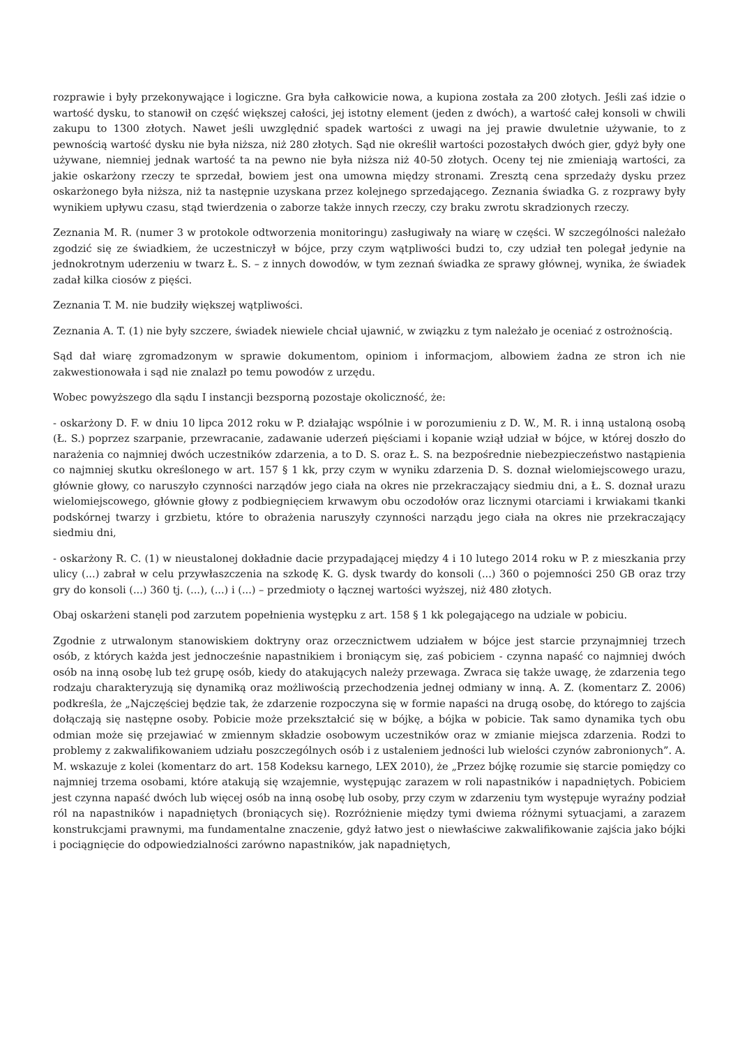rozprawie i były przekonywające i logiczne. Gra była całkowicie nowa, a kupiona została za 200 złotych. Jeśli zaś idzie o wartość dysku, to stanowił on część większej całości, jej istotny element (jeden z dwóch), a wartość całej konsoli w chwili zakupu to 1300 złotych. Nawet jeśli uwzględnić spadek wartości z uwagi na jej prawie dwuletnie używanie, to z pewnością wartość dysku nie była niższa, niż 280 złotych. Sąd nie określił wartości pozostałych dwóch gier, gdyż były one używane, niemniej jednak wartość ta na pewno nie była niższa niż 40-50 złotych. Oceny tej nie zmieniają wartości, za jakie oskarżony rzeczy te sprzedał, bowiem jest ona umowna między stronami. Zresztą cena sprzedaży dysku przez oskarżonego była niższa, niż ta następnie uzyskana przez kolejnego sprzedającego. Zeznania świadka G. z rozprawy były wynikiem upływu czasu, stąd twierdzenia o zaborze także innych rzeczy, czy braku zwrotu skradzionych rzeczy.
Zeznania M. R. (numer 3 w protokole odtworzenia monitoringu) zasługiwały na wiarę w części. W szczególności należało zgodzić się ze świadkiem, że uczestniczył w bójce, przy czym wątpliwości budzi to, czy udział ten polegał jedynie na jednokrotnym uderzeniu w twarz Ł. S. – z innych dowodów, w tym zeznań świadka ze sprawy głównej, wynika, że świadek zadał kilka ciosów z pięści.
Zeznania T. M. nie budziły większej wątpliwości.
Zeznania A. T. (1) nie były szczere, świadek niewiele chciał ujawnić, w związku z tym należało je oceniać z ostrożnością.
Sąd dał wiarę zgromadzonym w sprawie dokumentom, opiniom i informacjom, albowiem żadna ze stron ich nie zakwestionowała i sąd nie znalazł po temu powodów z urzędu.
Wobec powyższego dla sądu I instancji bezsporną pozostaje okoliczność, że:
- oskarżony D. F. w dniu 10 lipca 2012 roku w P. działając wspólnie i w porozumieniu z D. W., M. R. i inną ustaloną osobą (Ł. S.) poprzez szarpanie, przewracanie, zadawanie uderzeń pięściami i kopanie wziął udział w bójce, w której doszło do narażenia co najmniej dwóch uczestników zdarzenia, a to D. S. oraz Ł. S. na bezpośrednie niebezpieczeństwo nastąpienia co najmniej skutku określonego w art. 157 § 1 kk, przy czym w wyniku zdarzenia D. S. doznał wielomiejscowego urazu, głównie głowy, co naruszyło czynności narządów jego ciała na okres nie przekraczający siedmiu dni, a Ł. S. doznał urazu wielomiejscowego, głównie głowy z podbiegnięciem krwawym obu oczodołów oraz licznymi otarciami i krwiakami tkanki podskórnej twarzy i grzbietu, które to obrażenia naruszyły czynności narządu jego ciała na okres nie przekraczający siedmiu dni,
- oskarżony R. C. (1) w nieustalonej dokładnie dacie przypadającej między 4 i 10 lutego 2014 roku w P. z mieszkania przy ulicy (...) zabrał w celu przywłaszczenia na szkodę K. G. dysk twardy do konsoli (...) 360 o pojemności 250 GB oraz trzy gry do konsoli (...) 360 tj. (...), (...) i (...) – przedmioty o łącznej wartości wyższej, niż 480 złotych.
Obaj oskarżeni stanęli pod zarzutem popełnienia występku z art. 158 § 1 kk polegającego na udziale w pobiciu.
Zgodnie z utrwalonym stanowiskiem doktryny oraz orzecznictwem udziałem w bójce jest starcie przynajmniej trzech osób, z których każda jest jednocześnie napastnikiem i broniącym się, zaś pobiciem - czynna napaść co najmniej dwóch osób na inną osobę lub też grupę osób, kiedy do atakujących należy przewaga. Zwraca się także uwagę, że zdarzenia tego rodzaju charakteryzują się dynamiką oraz możliwością przechodzenia jednej odmiany w inną. A. Z. (komentarz Z. 2006) podkreśla, że „Najczęściej będzie tak, że zdarzenie rozpoczyna się w formie napaści na drugą osobę, do którego to zajścia dołączają się następne osoby. Pobicie może przekształcić się w bójkę, a bójka w pobicie. Tak samo dynamika tych obu odmian może się przejawiać w zmiennym składzie osobowym uczestników oraz w zmianie miejsca zdarzenia. Rodzi to problemy z zakwalifikowaniem udziału poszczególnych osób i z ustaleniem jedności lub wielości czynów zabronionych”. A. M. wskazuje z kolei (komentarz do art. 158 Kodeksu karnego, LEX 2010), że „Przez bójkę rozumie się starcie pomiędzy co najmniej trzema osobami, które atakują się wzajemnie, występując zarazem w roli napastników i napadniętych. Pobiciem jest czynna napaść dwóch lub więcej osób na inną osobę lub osoby, przy czym w zdarzeniu tym występuje wyraźny podział ról na napastników i napadniętych (broniących się). Rozróżnienie między tymi dwiema różnymi sytuacjami, a zarazem konstrukcjami prawnymi, ma fundamentalne znaczenie, gdyż łatwo jest o niewłaściwe zakwalifikowanie zajścia jako bójki i pociągnięcie do odpowiedzialności zarówno napastników, jak napadniętych,